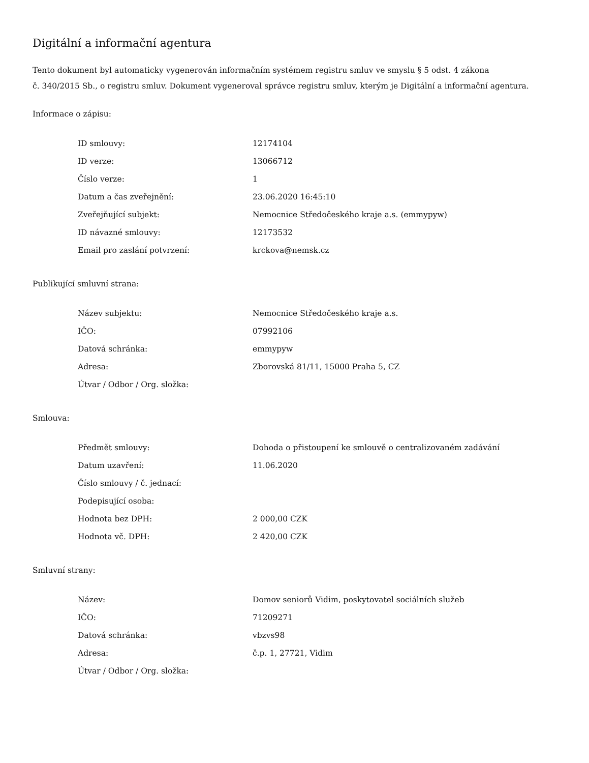Digitální a informační agentura
Tento dokument byl automaticky vygenerován informačním systémem registru smluv ve smyslu § 5 odst. 4 zákona
č. 340/2015 Sb., o registru smluv. Dokument vygeneroval správce registru smluv, kterým je Digitální a informační agentura.
Informace o zápisu:
| ID smlouvy: | 12174104 |
| ID verze: | 13066712 |
| Číslo verze: | 1 |
| Datum a čas zveřejnění: | 23.06.2020 16:45:10 |
| Zveřejňující subjekt: | Nemocnice Středočeského kraje a.s. (emmypyw) |
| ID návazné smlouvy: | 12173532 |
| Email pro zaslání potvrzení: | krckova@nemsk.cz |
Publikující smluvní strana:
| Název subjektu: | Nemocnice Středočeského kraje a.s. |
| IČO: | 07992106 |
| Datová schránka: | emmypyw |
| Adresa: | Zborovská 81/11, 15000 Praha 5, CZ |
| Útvar / Odbor / Org. složka: | |
Smlouva:
| Předmět smlouvy: | Dohoda o přistoupení ke smlouvě o centralizovaném zadávání |
| Datum uzavření: | 11.06.2020 |
| Číslo smlouvy / č. jednací: | |
| Podepisující osoba: | |
| Hodnota bez DPH: | 2 000,00 CZK |
| Hodnota vč. DPH: | 2 420,00 CZK |
Smluvní strany:
| Název: | Domov seniorů Vidim, poskytovatel sociálních služeb |
| IČO: | 71209271 |
| Datová schránka: | vbzvs98 |
| Adresa: | č.p. 1, 27721, Vidim |
| Útvar / Odbor / Org. složka: | |